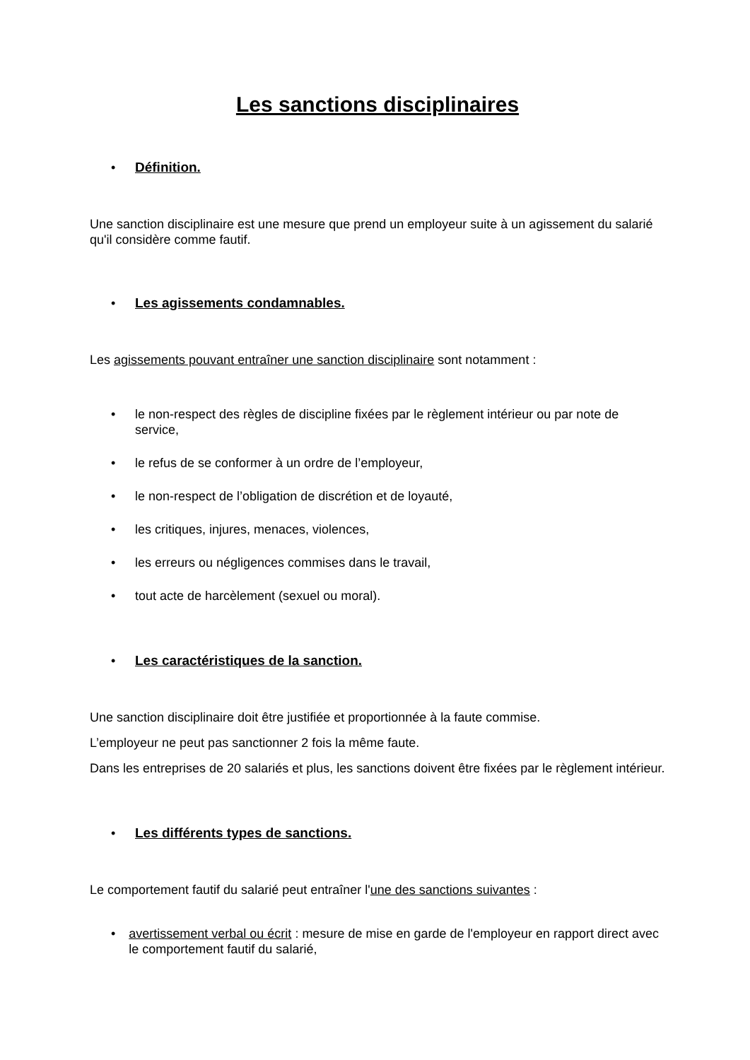Les sanctions disciplinaires
• Définition.
Une sanction disciplinaire est une mesure que prend un employeur suite à un agissement du salarié qu'il considère comme fautif.
• Les agissements condamnables.
Les agissements pouvant entraîner une sanction disciplinaire sont notamment :
• le non-respect des règles de discipline fixées par le règlement intérieur ou par note de service,
• le refus de se conformer à un ordre de l’employeur,
• le non-respect de l’obligation de discrétion et de loyauté,
• les critiques, injures, menaces, violences,
• les erreurs ou négligences commises dans le travail,
• tout acte de harcèlement (sexuel ou moral).
• Les caractéristiques de la sanction.
Une sanction disciplinaire doit être justifiée et proportionnée à la faute commise.
L’employeur ne peut pas sanctionner 2 fois la même faute.
Dans les entreprises de 20 salariés et plus, les sanctions doivent être fixées par le règlement intérieur.
• Les différents types de sanctions.
Le comportement fautif du salarié peut entraîner l'une des sanctions suivantes :
• avertissement verbal ou écrit : mesure de mise en garde de l'employeur en rapport direct avec le comportement fautif du salarié,